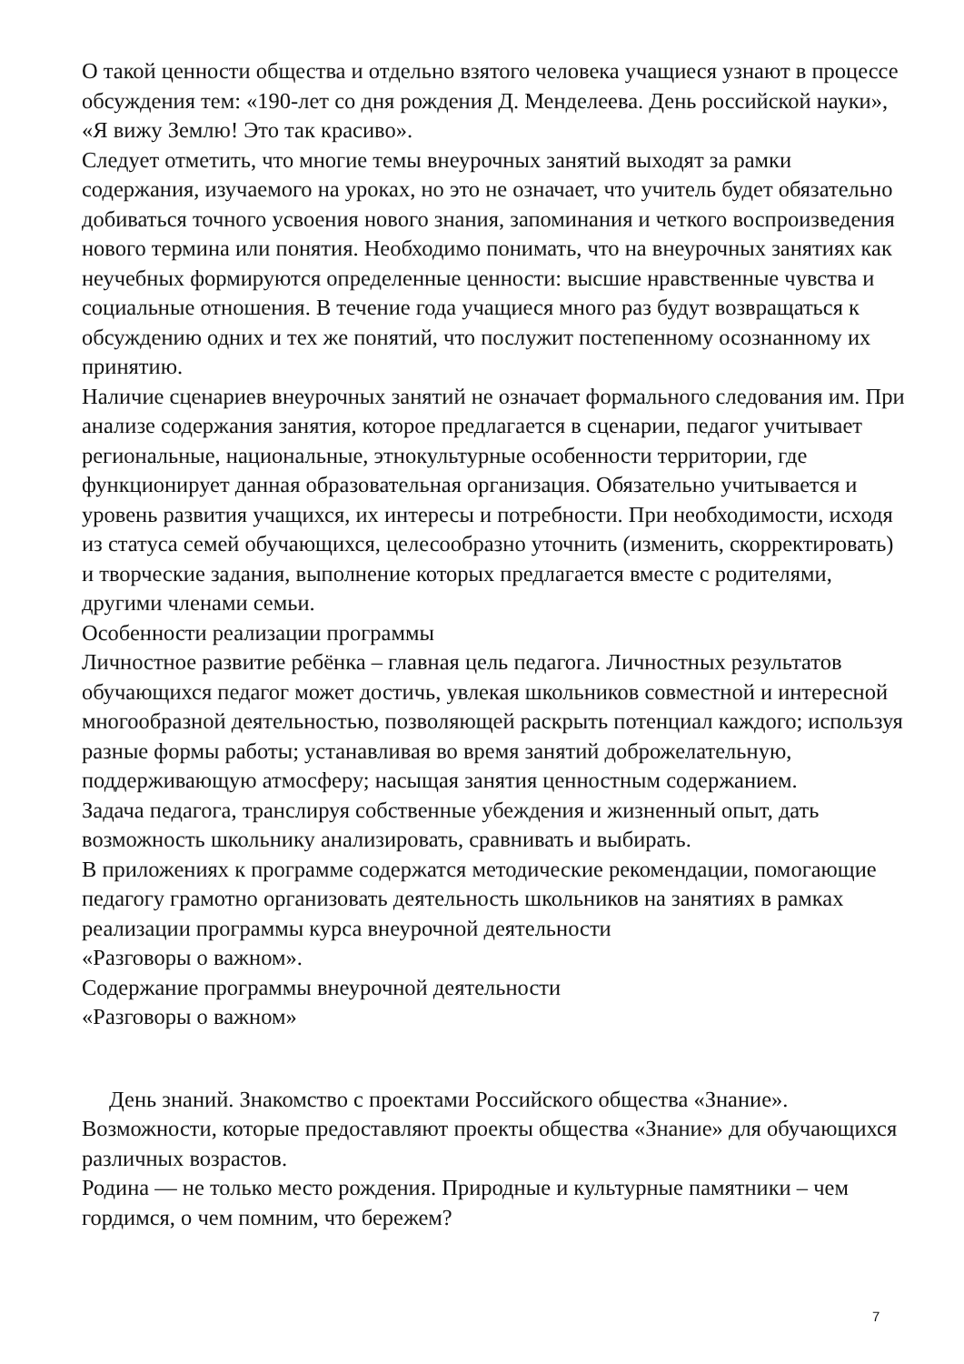О такой ценности общества и отдельно взятого человека учащиеся узнают в процессе обсуждения тем: «190-лет со дня рождения Д. Менделеева. День российской науки», «Я вижу Землю! Это так красиво».
Следует отметить, что многие темы внеурочных занятий выходят за рамки содержания, изучаемого на уроках, но это не означает, что учитель будет обязательно добиваться точного усвоения нового знания, запоминания и четкого воспроизведения нового термина или понятия. Необходимо понимать, что на внеурочных занятиях как неучебных формируются определенные ценности: высшие нравственные чувства и социальные отношения. В течение года учащиеся много раз будут возвращаться к обсуждению одних и тех же понятий, что послужит постепенному осознанному их принятию.
Наличие сценариев внеурочных занятий не означает формального следования им. При анализе содержания занятия, которое предлагается в сценарии, педагог учитывает региональные, национальные, этнокультурные особенности территории, где функционирует данная образовательная организация. Обязательно учитывается и уровень развития учащихся, их интересы и потребности. При необходимости, исходя из статуса семей обучающихся, целесообразно уточнить (изменить, скорректировать) и творческие задания, выполнение которых предлагается вместе с родителями, другими членами семьи.
Особенности реализации программы
Личностное развитие ребёнка – главная цель педагога. Личностных результатов обучающихся педагог может достичь, увлекая школьников совместной и интересной многообразной деятельностью, позволяющей раскрыть потенциал каждого; используя разные формы работы; устанавливая во время занятий доброжелательную, поддерживающую атмосферу; насыщая занятия ценностным содержанием.
Задача педагога, транслируя собственные убеждения и жизненный опыт, дать возможность школьнику анализировать, сравнивать и выбирать.
В приложениях к программе содержатся методические рекомендации, помогающие педагогу грамотно организовать деятельность школьников на занятиях в рамках реализации программы курса внеурочной деятельности
«Разговоры о важном».
Содержание программы внеурочной деятельности
«Разговоры о важном»
День знаний. Знакомство с проектами Российского общества «Знание». Возможности, которые предоставляют проекты общества «Знание» для обучающихся различных возрастов.
Родина — не только место рождения. Природные и культурные памятники – чем гордимся, о чем помним, что бережем?
7